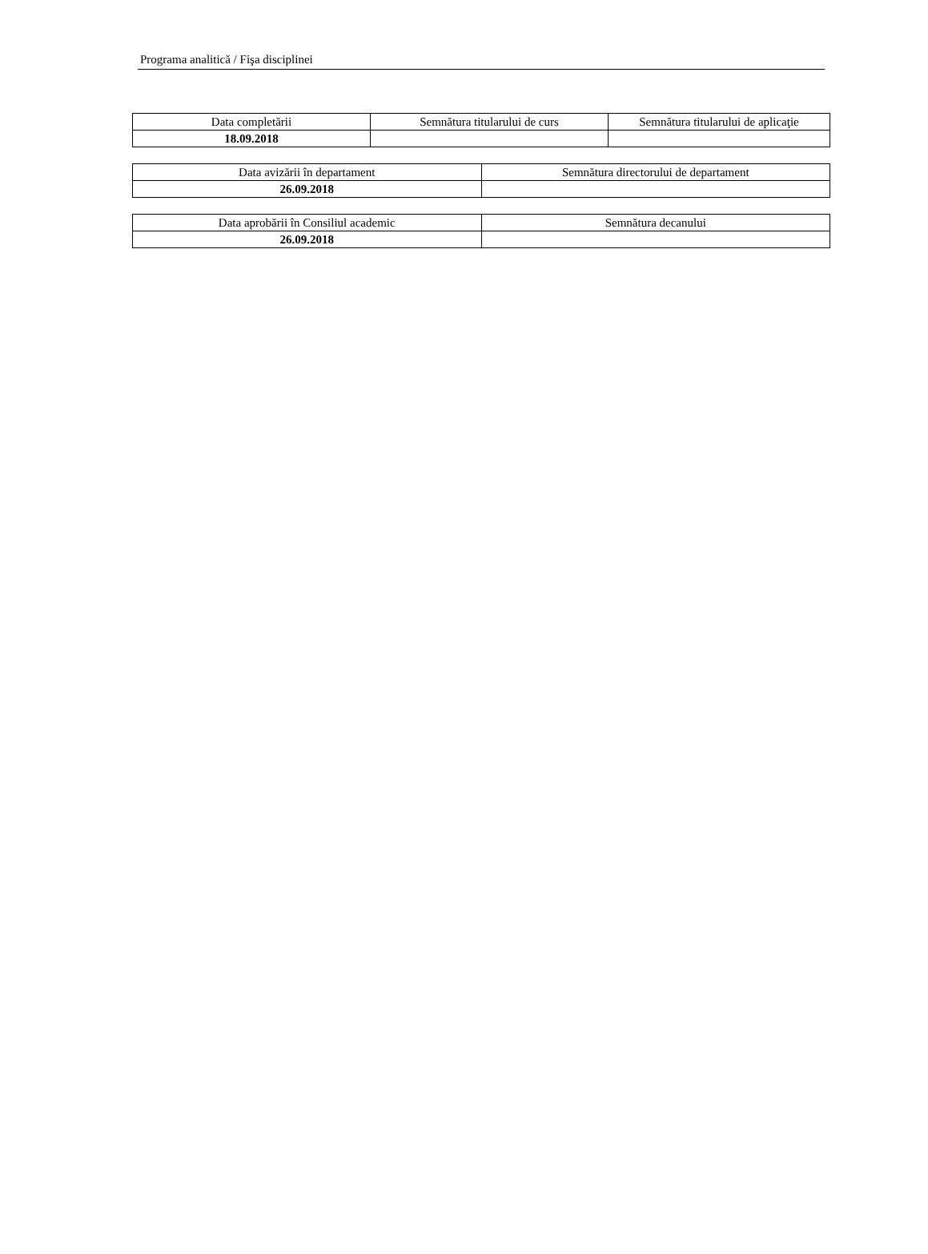Programa analitică / Fişa disciplinei
| Data completării | Semnătura titularului de curs | Semnătura titularului de aplicaţie |
| --- | --- | --- |
| 18.09.2018 | | |
| Data avizării în departament | Semnătura directorului de departament |
| --- | --- |
| 26.09.2018 | |
| Data aprobării în Consiliul academic | Semnătura decanului |
| --- | --- |
| 26.09.2018 | |